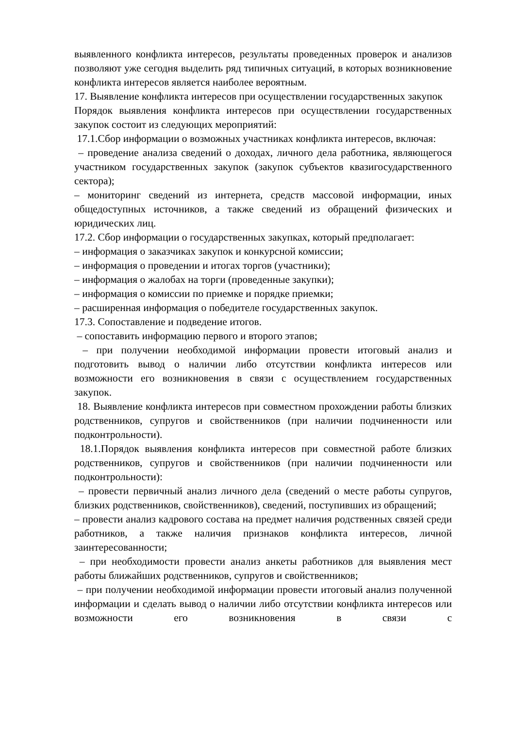выявленного конфликта интересов, результаты проведенных проверок и анализов позволяют уже сегодня выделить ряд типичных ситуаций, в которых возникновение конфликта интересов является наиболее вероятным.
17. Выявление конфликта интересов при осуществлении государственных закупок
Порядок выявления конфликта интересов при осуществлении государственных закупок состоит из следующих мероприятий:
17.1.Сбор информации о возможных участниках конфликта интересов, включая:
– проведение анализа сведений о доходах, личного дела работника, являющегося участником государственных закупок (закупок субъектов квазигосударственного сектора);
– мониторинг сведений из интернета, средств массовой информации, иных общедоступных источников, а также сведений из обращений физических и юридических лиц.
17.2. Сбор информации о государственных закупках, который предполагает:
– информация о заказчиках закупок и конкурсной комиссии;
– информация о проведении и итогах торгов (участники);
– информация о жалобах на торги (проведенные закупки);
– информация о комиссии по приемке и порядке приемки;
– расширенная информация о победителе государственных закупок.
17.3. Сопоставление и подведение итогов.
– сопоставить информацию первого и второго этапов;
– при получении необходимой информации провести итоговый анализ и подготовить вывод о наличии либо отсутствии конфликта интересов или возможности его возникновения в связи с осуществлением государственных закупок.
18. Выявление конфликта интересов при совместном прохождении работы близких родственников, супругов и свойственников (при наличии подчиненности или подконтрольности).
18.1.Порядок выявления конфликта интересов при совместной работе близких родственников, супругов и свойственников (при наличии подчиненности или подконтрольности):
– провести первичный анализ личного дела (сведений о месте работы супругов, близких родственников, свойственников), сведений, поступивших из обращений;
– провести анализ кадрового состава на предмет наличия родственных связей среди работников, а также наличия признаков конфликта интересов, личной заинтересованности;
– при необходимости провести анализ анкеты работников для выявления мест работы ближайших родственников, супругов и свойственников;
– при получении необходимой информации провести итоговый анализ полученной информации и сделать вывод о наличии либо отсутствии конфликта интересов или возможности его возникновения в связи с